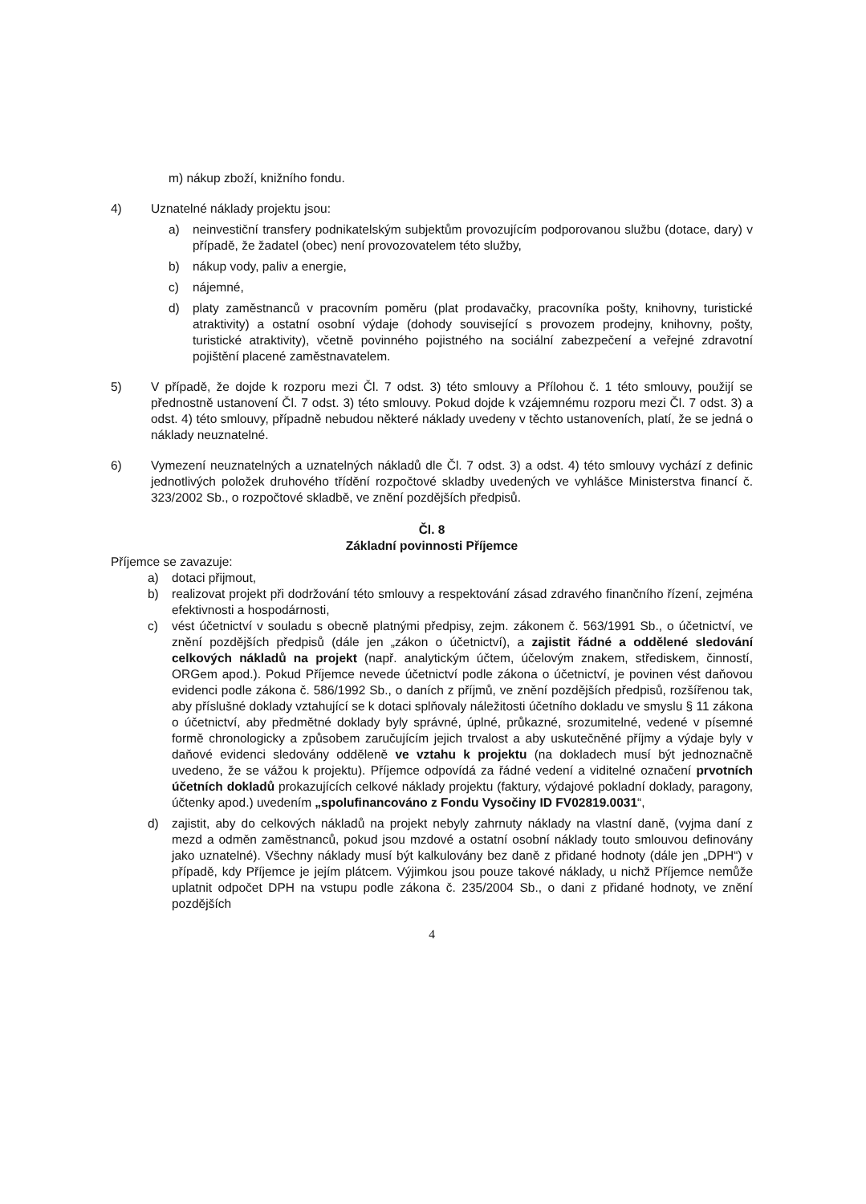m) nákup zboží, knižního fondu.
4) Uznatelné náklady projektu jsou:
a) neinvestiční transfery podnikatelským subjektům provozujícím podporovanou službu (dotace, dary) v případě, že žadatel (obec) není provozovatelem této služby,
b) nákup vody, paliv a energie,
c) nájemné,
d) platy zaměstnanců v pracovním poměru (plat prodavačky, pracovníka pošty, knihovny, turistické atraktivity) a ostatní osobní výdaje (dohody související s provozem prodejny, knihovny, pošty, turistické atraktivity), včetně povinného pojistného na sociální zabezpečení a veřejné zdravotní pojištění placené zaměstnavatelem.
5) V případě, že dojde k rozporu mezi Čl. 7 odst. 3) této smlouvy a Přílohou č. 1 této smlouvy, použijí se přednostně ustanovení Čl. 7 odst. 3) této smlouvy. Pokud dojde k vzájemnému rozporu mezi Čl. 7 odst. 3) a odst. 4) této smlouvy, případně nebudou některé náklady uvedeny v těchto ustanoveních, platí, že se jedná o náklady neuznatelné.
6) Vymezení neuznatelných a uznatelných nákladů dle Čl. 7 odst. 3) a odst. 4) této smlouvy vychází z definic jednotlivých položek druhového třídění rozpočtové skladby uvedených ve vyhlášce Ministerstva financí č. 323/2002 Sb., o rozpočtové skladbě, ve znění pozdějších předpisů.
Čl. 8
Základní povinnosti Příjemce
Příjemce se zavazuje:
a) dotaci přijmout,
b) realizovat projekt při dodržování této smlouvy a respektování zásad zdravého finančního řízení, zejména efektivnosti a hospodárnosti,
c) vést účetnictví v souladu s obecně platnými předpisy, zejm. zákonem č. 563/1991 Sb., o účetnictví, ve znění pozdějších předpisů (dále jen „zákon o účetnictví), a zajistit řádné a oddělené sledování celkových nákladů na projekt (např. analytickým účtem, účelovým znakem, střediskem, činností, ORGem apod.). Pokud Příjemce nevede účetnictví podle zákona o účetnictví, je povinen vést daňovou evidenci podle zákona č. 586/1992 Sb., o daních z příjmů, ve znění pozdějších předpisů, rozšířenou tak, aby příslušné doklady vztahující se k dotaci splňovaly náležitosti účetního dokladu ve smyslu § 11 zákona o účetnictví, aby předmětné doklady byly správné, úplné, průkazné, srozumitelné, vedené v písemné formě chronologicky a způsobem zaručujícím jejich trvalost a aby uskutečněné příjmy a výdaje byly v daňové evidenci sledovány odděleně ve vztahu k projektu (na dokladech musí být jednoznačně uvedeno, že se vážou k projektu). Příjemce odpovídá za řádné vedení a viditelné označení prvotních účetních dokladů prokazujících celkové náklady projektu (faktury, výdajové pokladní doklady, paragony, účtenky apod.) uvedením „spolufinancováno z Fondu Vysočiny ID FV02819.0031“,
d) zajistit, aby do celkových nákladů na projekt nebyly zahrnuty náklady na vlastní daně, (vyjma daní z mezd a odměn zaměstnanců, pokud jsou mzdové a ostatní osobní náklady touto smlouvou definovány jako uznatelné). Všechny náklady musí být kalkulovány bez daně z přidané hodnoty (dále jen „DPH“) v případě, kdy Příjemce je jejím plátcem. Výjimkou jsou pouze takové náklady, u nichž Příjemce nemůže uplatnit odpočet DPH na vstupu podle zákona č. 235/2004 Sb., o dani z přidané hodnoty, ve znění pozdějších
4